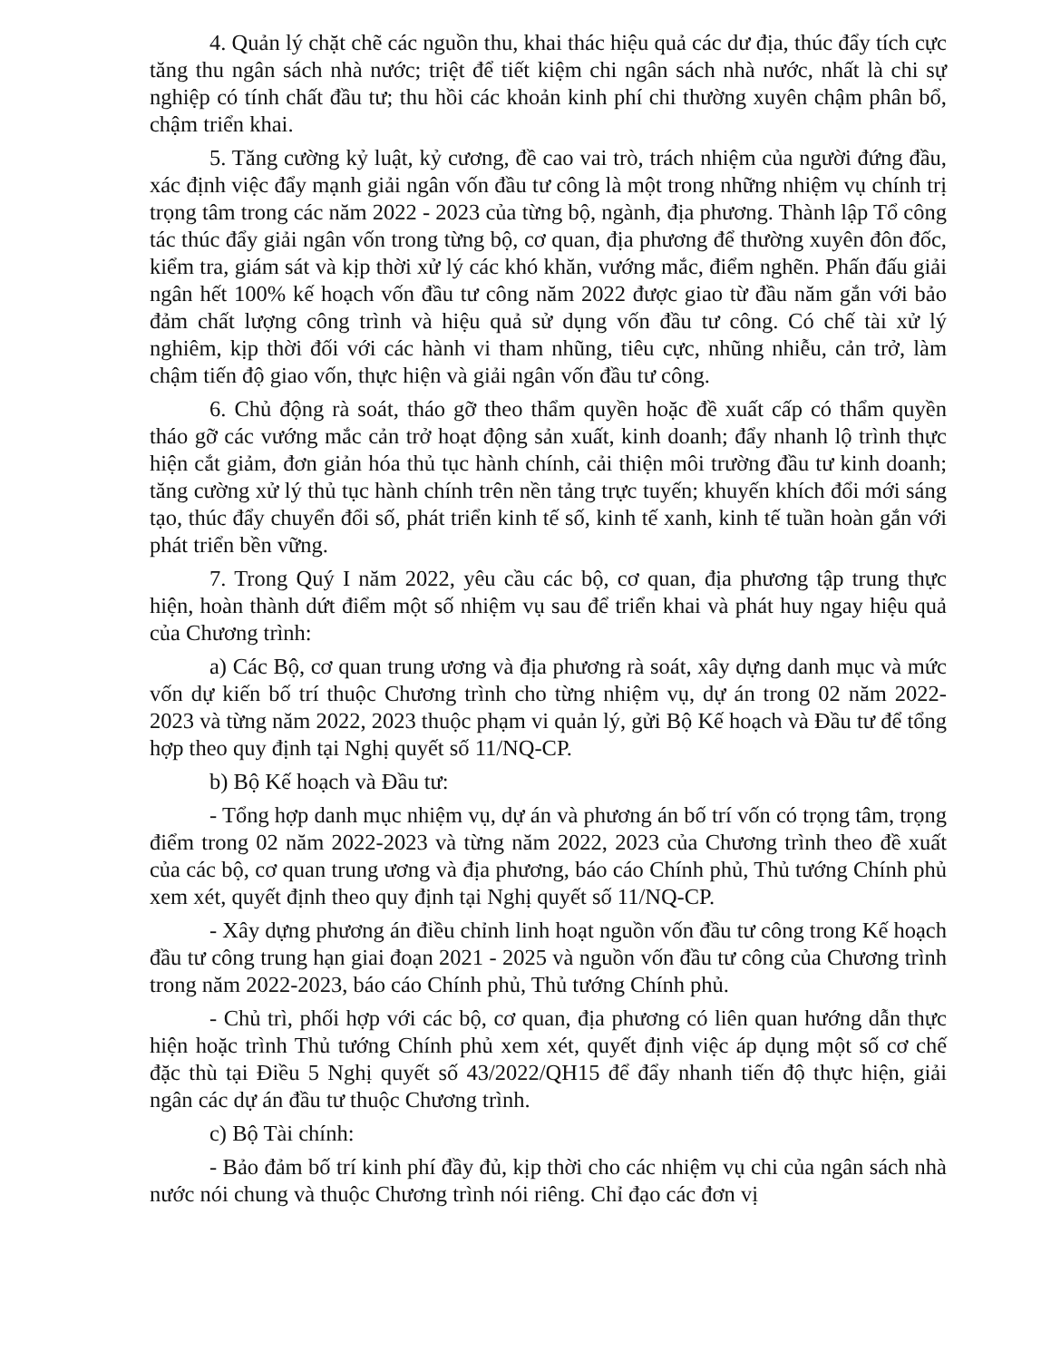4. Quản lý chặt chẽ các nguồn thu, khai thác hiệu quả các dư địa, thúc đẩy tích cực tăng thu ngân sách nhà nước; triệt để tiết kiệm chi ngân sách nhà nước, nhất là chi sự nghiệp có tính chất đầu tư; thu hồi các khoản kinh phí chi thường xuyên chậm phân bổ, chậm triển khai.
5. Tăng cường kỷ luật, kỷ cương, đề cao vai trò, trách nhiệm của người đứng đầu, xác định việc đẩy mạnh giải ngân vốn đầu tư công là một trong những nhiệm vụ chính trị trọng tâm trong các năm 2022 - 2023 của từng bộ, ngành, địa phương. Thành lập Tổ công tác thúc đẩy giải ngân vốn trong từng bộ, cơ quan, địa phương để thường xuyên đôn đốc, kiểm tra, giám sát và kịp thời xử lý các khó khăn, vướng mắc, điểm nghẽn. Phấn đấu giải ngân hết 100% kế hoạch vốn đầu tư công năm 2022 được giao từ đầu năm gắn với bảo đảm chất lượng công trình và hiệu quả sử dụng vốn đầu tư công. Có chế tài xử lý nghiêm, kịp thời đối với các hành vi tham nhũng, tiêu cực, nhũng nhiễu, cản trở, làm chậm tiến độ giao vốn, thực hiện và giải ngân vốn đầu tư công.
6. Chủ động rà soát, tháo gỡ theo thẩm quyền hoặc đề xuất cấp có thẩm quyền tháo gỡ các vướng mắc cản trở hoạt động sản xuất, kinh doanh; đẩy nhanh lộ trình thực hiện cắt giảm, đơn giản hóa thủ tục hành chính, cải thiện môi trường đầu tư kinh doanh; tăng cường xử lý thủ tục hành chính trên nền tảng trực tuyến; khuyến khích đổi mới sáng tạo, thúc đẩy chuyển đổi số, phát triển kinh tế số, kinh tế xanh, kinh tế tuần hoàn gắn với phát triển bền vững.
7. Trong Quý I năm 2022, yêu cầu các bộ, cơ quan, địa phương tập trung thực hiện, hoàn thành dứt điểm một số nhiệm vụ sau để triển khai và phát huy ngay hiệu quả của Chương trình:
a) Các Bộ, cơ quan trung ương và địa phương rà soát, xây dựng danh mục và mức vốn dự kiến bố trí thuộc Chương trình cho từng nhiệm vụ, dự án trong 02 năm 2022-2023 và từng năm 2022, 2023 thuộc phạm vi quản lý, gửi Bộ Kế hoạch và Đầu tư để tổng hợp theo quy định tại Nghị quyết số 11/NQ-CP.
b) Bộ Kế hoạch và Đầu tư:
- Tổng hợp danh mục nhiệm vụ, dự án và phương án bố trí vốn có trọng tâm, trọng điểm trong 02 năm 2022-2023 và từng năm 2022, 2023 của Chương trình theo đề xuất của các bộ, cơ quan trung ương và địa phương, báo cáo Chính phủ, Thủ tướng Chính phủ xem xét, quyết định theo quy định tại Nghị quyết số 11/NQ-CP.
- Xây dựng phương án điều chỉnh linh hoạt nguồn vốn đầu tư công trong Kế hoạch đầu tư công trung hạn giai đoạn 2021 - 2025 và nguồn vốn đầu tư công của Chương trình trong năm 2022-2023, báo cáo Chính phủ, Thủ tướng Chính phủ.
- Chủ trì, phối hợp với các bộ, cơ quan, địa phương có liên quan hướng dẫn thực hiện hoặc trình Thủ tướng Chính phủ xem xét, quyết định việc áp dụng một số cơ chế đặc thù tại Điều 5 Nghị quyết số 43/2022/QH15 để đẩy nhanh tiến độ thực hiện, giải ngân các dự án đầu tư thuộc Chương trình.
c) Bộ Tài chính:
- Bảo đảm bố trí kinh phí đầy đủ, kịp thời cho các nhiệm vụ chi của ngân sách nhà nước nói chung và thuộc Chương trình nói riêng. Chỉ đạo các đơn vị